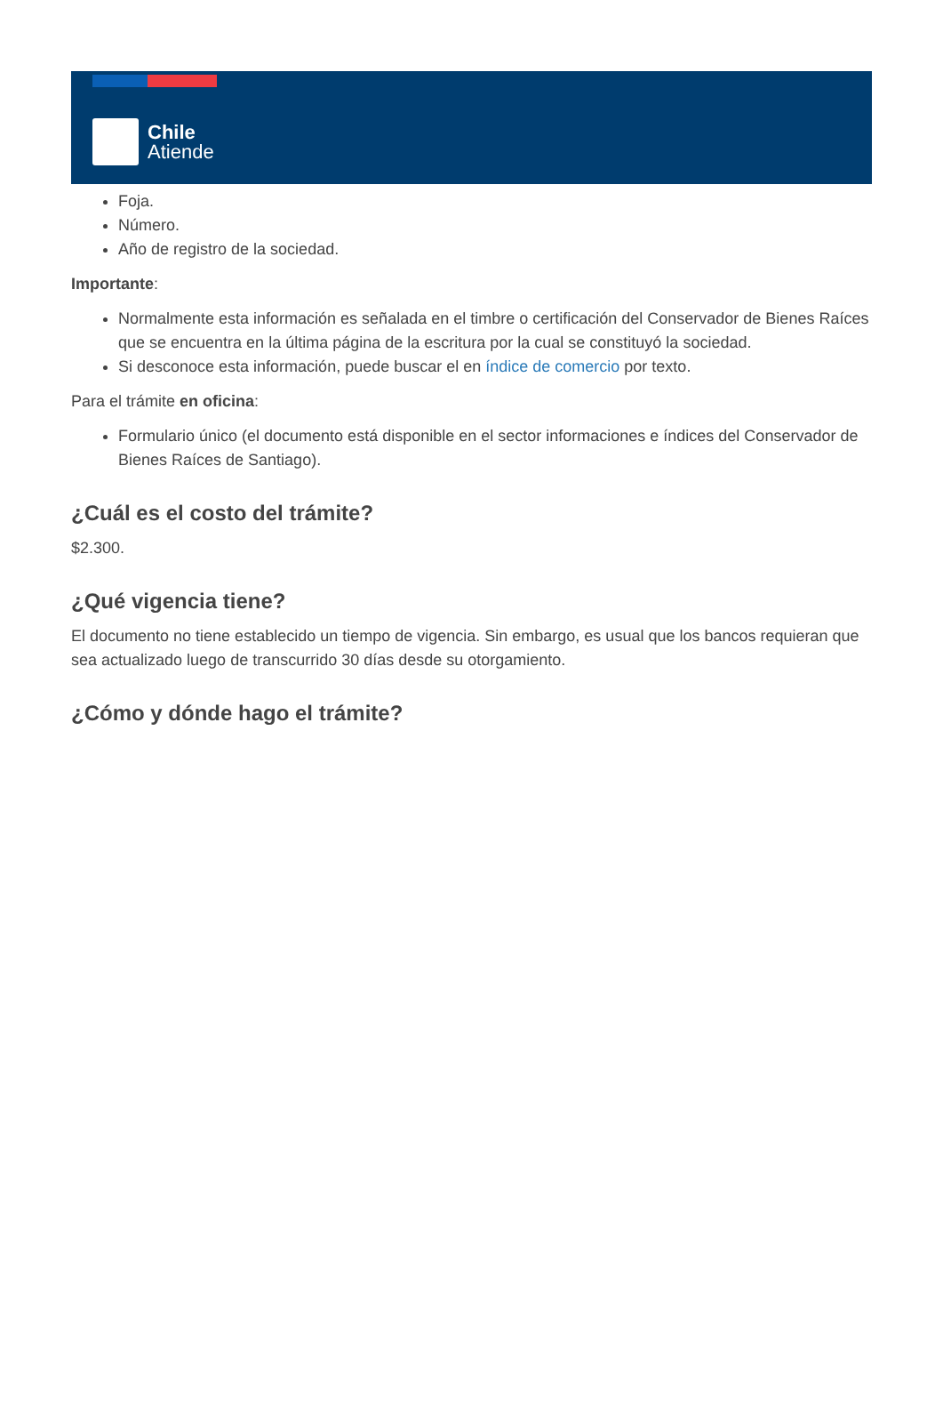Chile
Atiende
Foja.
Número.
Año de registro de la sociedad.
Importante:
Normalmente esta información es señalada en el timbre o certificación del Conservador de Bienes Raíces que se encuentra en la última página de la escritura por la cual se constituyó la sociedad.
Si desconoce esta información, puede buscar el en índice de comercio por texto.
Para el trámite en oficina:
Formulario único (el documento está disponible en el sector informaciones e índices del Conservador de Bienes Raíces de Santiago).
¿Cuál es el costo del trámite?
$2.300.
¿Qué vigencia tiene?
El documento no tiene establecido un tiempo de vigencia. Sin embargo, es usual que los bancos requieran que sea actualizado luego de transcurrido 30 días desde su otorgamiento.
¿Cómo y dónde hago el trámite?